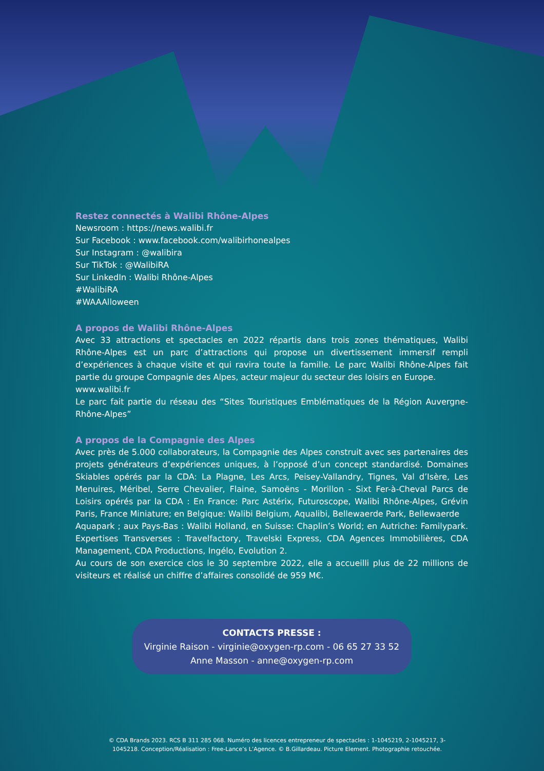Restez connectés à Walibi Rhône-Alpes
Newsroom : https://news.walibi.fr
Sur Facebook : www.facebook.com/walibirhonealpes
Sur Instagram : @walibira
Sur TikTok : @WalibiRA
Sur LinkedIn : Walibi Rhône-Alpes
#WalibiRA
#WAAAlloween
A propos de Walibi Rhône-Alpes
Avec 33 attractions et spectacles en 2022 répartis dans trois zones thématiques, Walibi Rhône-Alpes est un parc d’attractions qui propose un divertissement immersif rempli d’expériences à chaque visite et qui ravira toute la famille. Le parc Walibi Rhône-Alpes fait partie du groupe Compagnie des Alpes, acteur majeur du secteur des loisirs en Europe.
www.walibi.fr
Le parc fait partie du réseau des “Sites Touristiques Emblématiques de la Région Auvergne-Rhône-Alpes”
A propos de la Compagnie des Alpes
Avec près de 5.000 collaborateurs, la Compagnie des Alpes construit avec ses partenaires des projets générateurs d’expériences uniques, à l’opposé d’un concept standardisé. Domaines Skiables opérés par la CDA: La Plagne, Les Arcs, Peisey-Vallandry, Tignes, Val d’Isère, Les Menuires, Méribel, Serre Chevalier, Flaine, Samoëns - Morillon - Sixt Fer-à-Cheval Parcs de Loisirs opérés par la CDA : En France: Parc Astérix, Futuroscope, Walibi Rhône-Alpes, Grévin Paris, France Miniature; en Belgique: Walibi Belgium, Aqualibi, Bellewaerde Park, Bellewaerde
Aquapark ; aux Pays-Bas : Walibi Holland, en Suisse: Chaplin’s World; en Autriche: Familypark. Expertises Transverses : Travelfactory, Travelski Express, CDA Agences Immobilières, CDA Management, CDA Productions, Ingélo, Evolution 2.
Au cours de son exercice clos le 30 septembre 2022, elle a accueilli plus de 22 millions de visiteurs et réalisé un chiffre d’affaires consolidé de 959 M€.
CONTACTS PRESSE :
Virginie Raison - virginie@oxygen-rp.com - 06 65 27 33 52
Anne Masson - anne@oxygen-rp.com
© CDA Brands 2023. RCS B 311 285 068. Numéro des licences entrepreneur de spectacles : 1-1045219, 2-1045217, 3-1045218. Conception/Réalisation : Free-Lance’s L’Agence. © B.Gillardeau. Picture Element. Photographie retouchée.